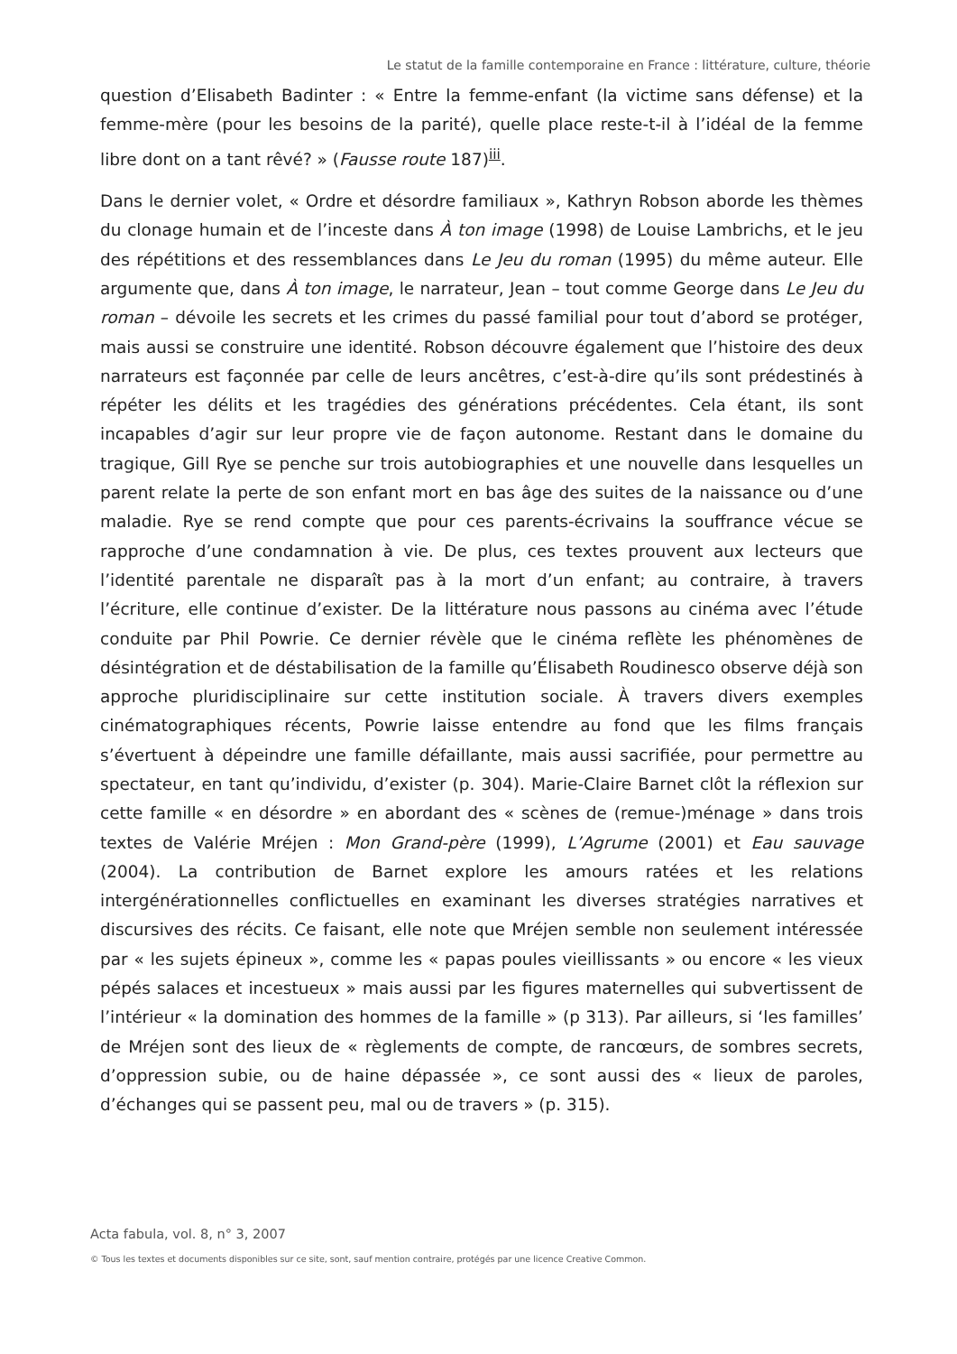Le statut de la famille contemporaine en France : littérature, culture, théorie
question d’Elisabeth Badinter : « Entre la femme-enfant (la victime sans défense) et la femme-mère (pour les besoins de la parité), quelle place reste-t-il à l’idéal de la femme libre dont on a tant rêvé? » (Fausse route 187)<sup>iii</sup>.
Dans le dernier volet, « Ordre et désordre familiaux », Kathryn Robson aborde les thèmes du clonage humain et de l’inceste dans À ton image (1998) de Louise Lambrichs, et le jeu des répétitions et des ressemblances dans Le Jeu du roman (1995) du même auteur. Elle argumente que, dans À ton image, le narrateur, Jean – tout comme George dans Le Jeu du roman – dévoile les secrets et les crimes du passé familial pour tout d’abord se protéger, mais aussi se construire une identité. Robson découvre également que l’histoire des deux narrateurs est façonnée par celle de leurs ancêtres, c’est-à-dire qu’ils sont prédestinés à répéter les délits et les tragédies des générations précédentes. Cela étant, ils sont incapables d’agir sur leur propre vie de façon autonome. Restant dans le domaine du tragique, Gill Rye se penche sur trois autobiographies et une nouvelle dans lesquelles un parent relate la perte de son enfant mort en bas âge des suites de la naissance ou d’une maladie. Rye se rend compte que pour ces parents-écrivains la souffrance vécue se rapproche d’une condamnation à vie. De plus, ces textes prouvent aux lecteurs que l’identité parentale ne disparaît pas à la mort d’un enfant; au contraire, à travers l’écriture, elle continue d’exister. De la littérature nous passons au cinéma avec l’étude conduite par Phil Powrie. Ce dernier révèle que le cinéma reflète les phénomènes de désintégration et de déstabilisation de la famille qu’Élisabeth Roudinesco observe déjà son approche pluridisciplinaire sur cette institution sociale. À travers divers exemples cinématographiques récents, Powrie laisse entendre au fond que les films français s’évertuent à dépeindre une famille défaillante, mais aussi sacrifiée, pour permettre au spectateur, en tant qu’individu, d’exister (p. 304). Marie-Claire Barnet clôt la réflexion sur cette famille « en désordre » en abordant des « scènes de (remue-)ménage » dans trois textes de Valérie Mréjen : Mon Grand-père (1999), L’Agrume (2001) et Eau sauvage (2004). La contribution de Barnet explore les amours ratées et les relations intergénérationnelles conflictuelles en examinant les diverses stratégies narratives et discursives des récits. Ce faisant, elle note que Mréjen semble non seulement intéressée par « les sujets épineux », comme les « papas poules vieillissants » ou encore « les vieux pépés salaces et incestueux » mais aussi par les figures maternelles qui subvertissent de l’intérieur « la domination des hommes de la famille » (p 313). Par ailleurs, si ‘les familles’ de Mréjen sont des lieux de « règlements de compte, de rancœurs, de sombres secrets, d’oppression subie, ou de haine dépassée », ce sont aussi des « lieux de paroles, d’échanges qui se passent peu, mal ou de travers » (p. 315).
Acta fabula, vol. 8, n° 3, 2007
© Tous les textes et documents disponibles sur ce site, sont, sauf mention contraire, protégés par une licence Creative Common.